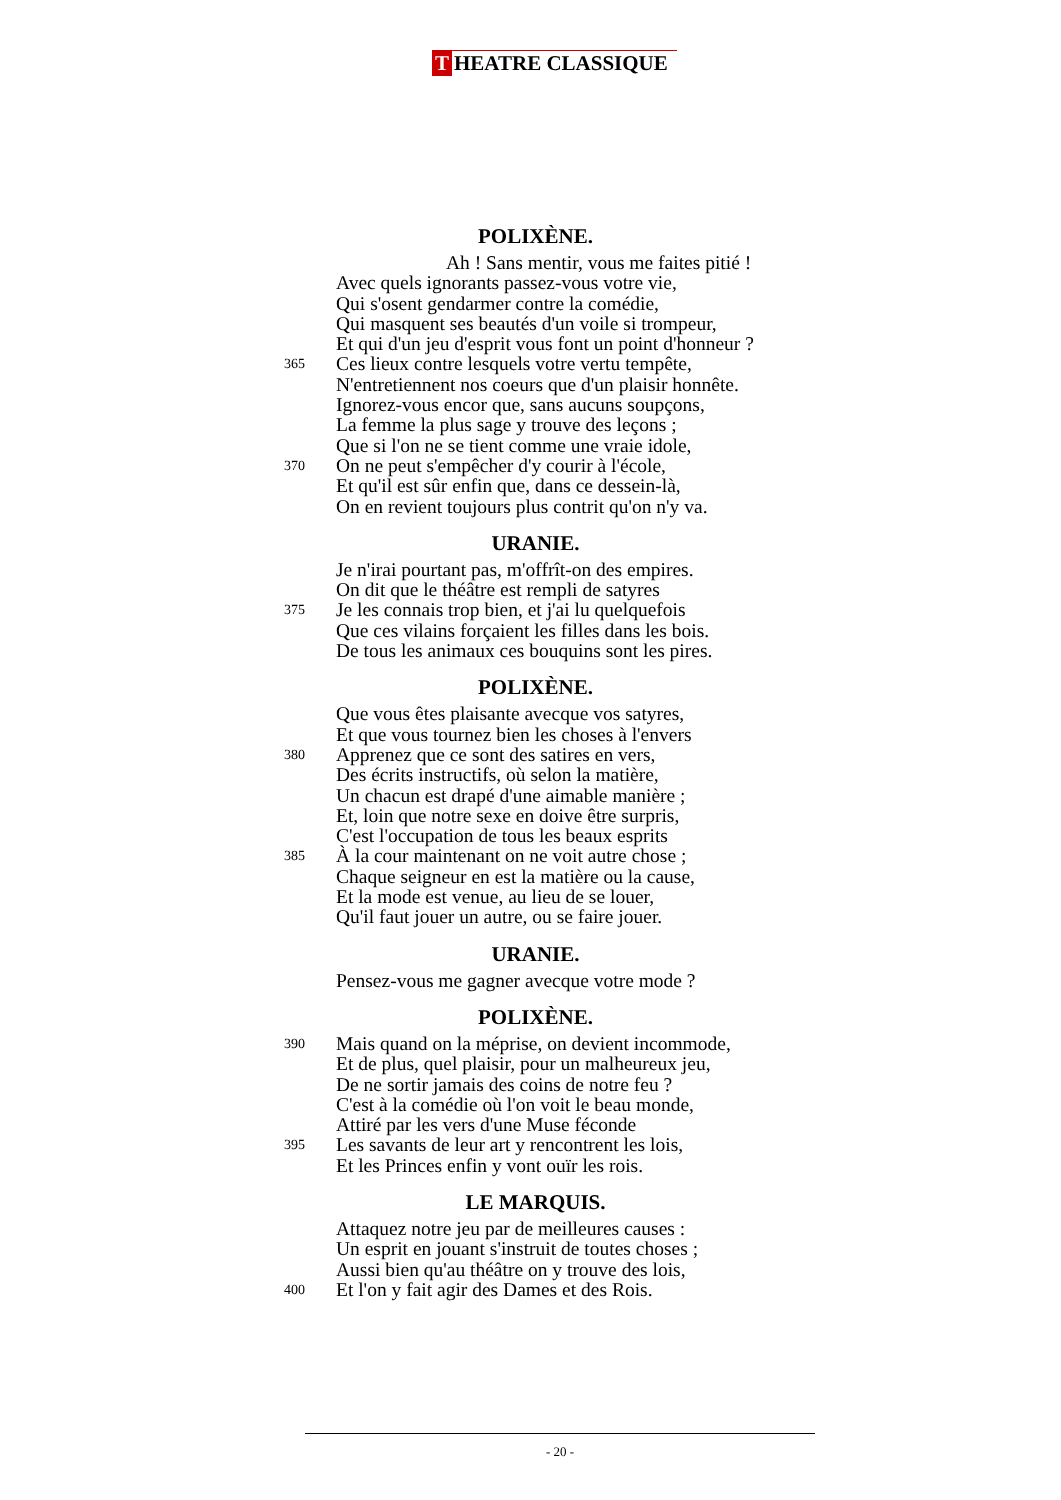T HEATRE CLASSIQUE
POLIXÈNE.
Ah ! Sans mentir, vous me faites pitié !
Avec quels ignorants passez-vous votre vie,
Qui s'osent gendarmer contre la comédie,
Qui masquent ses beautés d'un voile si trompeur,
Et qui d'un jeu d'esprit vous font un point d'honneur ?
365 Ces lieux contre lesquels votre vertu tempête,
N'entretiennent nos coeurs que d'un plaisir honnête.
Ignorez-vous encor que, sans aucuns soupçons,
La femme la plus sage y trouve des leçons ;
Que si l'on ne se tient comme une vraie idole,
370 On ne peut s'empêcher d'y courir à l'école,
Et qu'il est sûr enfin que, dans ce dessein-là,
On en revient toujours plus contrit qu'on n'y va.
URANIE.
Je n'irai pourtant pas, m'offrît-on des empires.
On dit que le théâtre est rempli de satyres
375 Je les connais trop bien, et j'ai lu quelquefois
Que ces vilains forçaient les filles dans les bois.
De tous les animaux ces bouquins sont les pires.
POLIXÈNE.
Que vous êtes plaisante avecque vos satyres,
Et que vous tournez bien les choses à l'envers
380 Apprenez que ce sont des satires en vers,
Des écrits instructifs, où selon la matière,
Un chacun est drapé d'une aimable manière ;
Et, loin que notre sexe en doive être surpris,
C'est l'occupation de tous les beaux esprits
385 À la cour maintenant on ne voit autre chose ;
Chaque seigneur en est la matière ou la cause,
Et la mode est venue, au lieu de se louer,
Qu'il faut jouer un autre, ou se faire jouer.
URANIE.
Pensez-vous me gagner avecque votre mode ?
POLIXÈNE.
390 Mais quand on la méprise, on devient incommode,
Et de plus, quel plaisir, pour un malheureux jeu,
De ne sortir jamais des coins de notre feu ?
C'est à la comédie où l'on voit le beau monde,
Attiré par les vers d'une Muse féconde
395 Les savants de leur art y rencontrent les lois,
Et les Princes enfin y vont ouïr les rois.
LE MARQUIS.
Attaquez notre jeu par de meilleures causes :
Un esprit en jouant s'instruit de toutes choses ;
Aussi bien qu'au théâtre on y trouve des lois,
400 Et l'on y fait agir des Dames et des Rois.
- 20 -